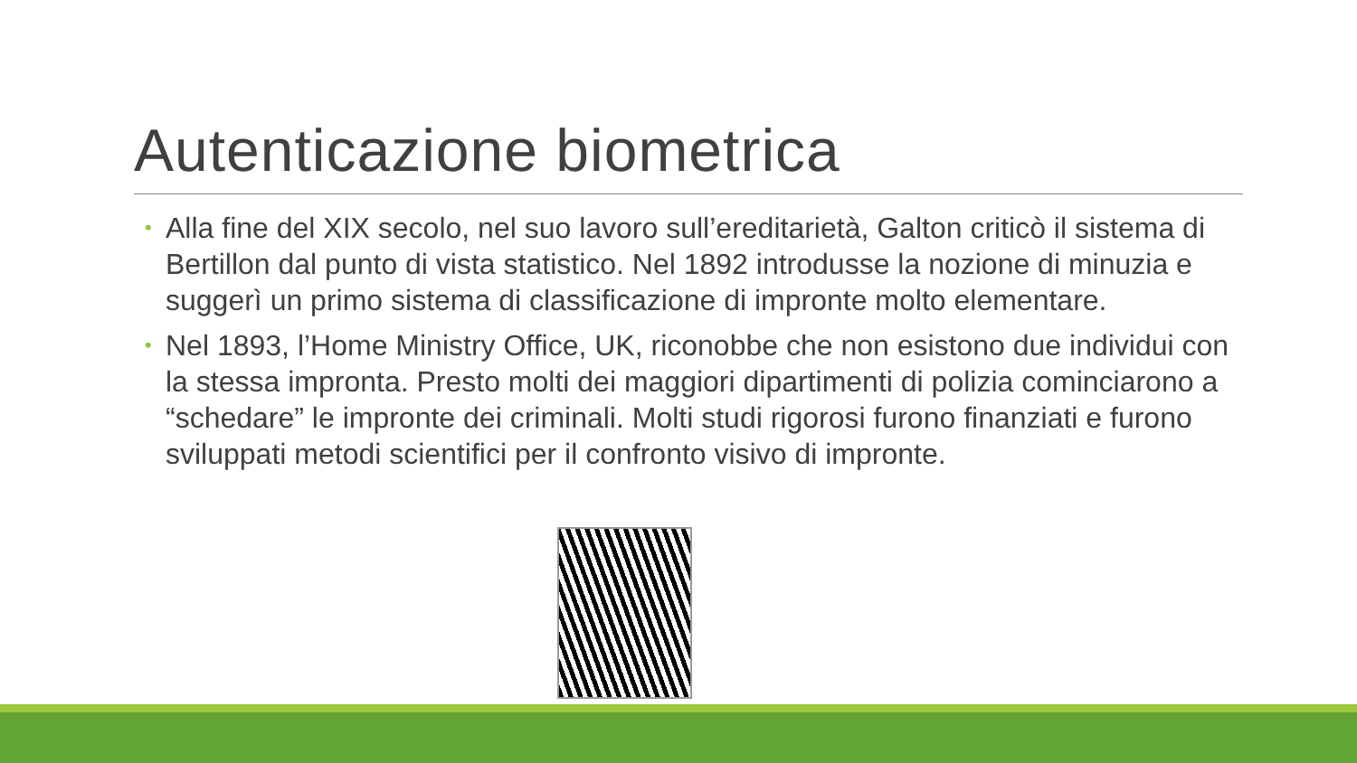Autenticazione biometrica
• Alla fine del XIX secolo, nel suo lavoro sull’ereditarietà, Galton criticò il sistema di Bertillon dal punto di vista statistico. Nel 1892 introdusse la nozione di minuzia e suggerì un primo sistema di classificazione di impronte molto elementare.
• Nel 1893, l’Home Ministry Office, UK, riconobbe che non esistono due individui con la stessa impronta. Presto molti dei maggiori dipartimenti di polizia cominciarono a “schedare” le impronte dei criminali. Molti studi rigorosi furono finanziati e furono sviluppati metodi scientifici per il confronto visivo di impronte.